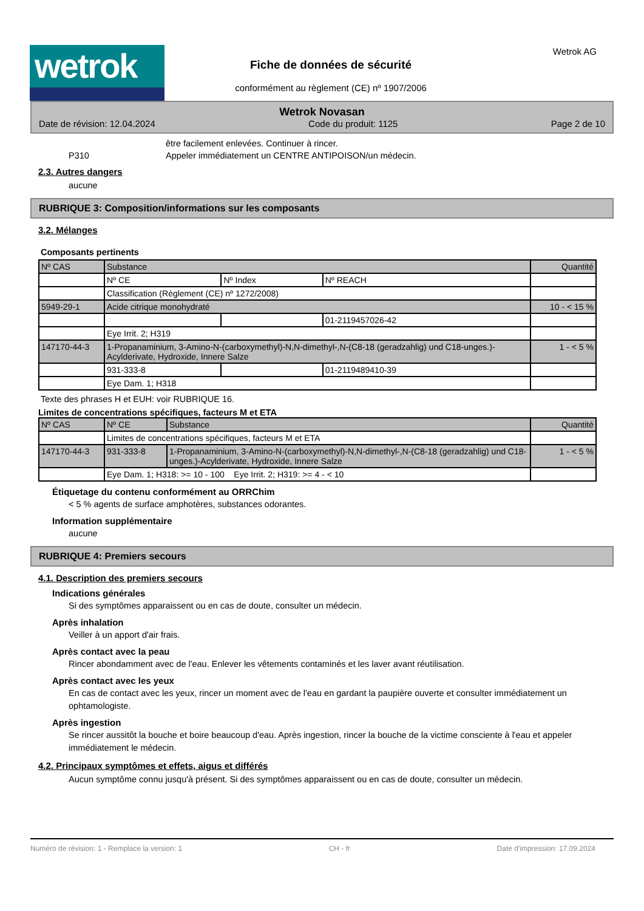wetrok Fiche de données de sécurité
conformément au règlement (CE) nº 1907/2006
Wetrok AG
Wetrok Novasan
Date de révision: 12.04.2024 Code du produit: 1125 Page 2 de 10
être facilement enlevées. Continuer à rincer.
P310 Appeler immédiatement un CENTRE ANTIPOISON/un médecin.
2.3. Autres dangers
aucune
RUBRIQUE 3: Composition/informations sur les composants
3.2. Mélanges
Composants pertinents
| Nº CAS | Substance | | | Quantité |
| | Nº CE | Nº Index | Nº REACH | |
| | Classification (Règlement (CE) nº 1272/2008) | | | |
| 5949-29-1 | Acide citrique monohydraté | | | 10 - < 15 % |
| | | | 01-2119457026-42 | |
| | Eye Irrit. 2; H319 | | | |
| 147170-44-3 | 1-Propanaminium, 3-Amino-N-(carboxymethyl)-N,N-dimethyl-,N-(C8-18 (geradzahlig) und C18-unges.)-Acylderivate, Hydroxide, Innere Salze | | | 1 - < 5 % |
| | 931-333-8 | | 01-2119489410-39 | |
| | Eye Dam. 1; H318 | | | |
Texte des phrases H et EUH: voir RUBRIQUE 16.
Limites de concentrations spécifiques, facteurs M et ETA
| Nº CAS | Nº CE | Substance | Quantité |
| | Limites de concentrations spécifiques, facteurs M et ETA | | |
| 147170-44-3 | 931-333-8 | 1-Propanaminium, 3-Amino-N-(carboxymethyl)-N,N-dimethyl-,N-(C8-18 (geradzahlig) und C18-unges.)-Acylderivate, Hydroxide, Innere Salze | 1 - < 5 % |
| | Eye Dam. 1; H318: >= 10 - 100 Eye Irrit. 2; H319: >= 4 - < 10 | | |
Étiquetage du contenu conformément au ORRChim
< 5 % agents de surface amphotères, substances odorantes.
Information supplémentaire
aucune
RUBRIQUE 4: Premiers secours
4.1. Description des premiers secours
Indications générales
Si des symptômes apparaissent ou en cas de doute, consulter un médecin.
Après inhalation
Veiller à un apport d'air frais.
Après contact avec la peau
Rincer abondamment avec de l'eau. Enlever les vêtements contaminés et les laver avant réutilisation.
Après contact avec les yeux
En cas de contact avec les yeux, rincer un moment avec de l'eau en gardant la paupière ouverte et consulter immédiatement un ophtamologiste.
Après ingestion
Se rincer aussitôt la bouche et boire beaucoup d'eau. Après ingestion, rincer la bouche de la victime consciente à l'eau et appeler immédiatement le médecin.
4.2. Principaux symptômes et effets, aigus et différés
Aucun symptôme connu jusqu'à présent. Si des symptômes apparaissent ou en cas de doute, consulter un médecin.
Numéro de révision: 1 - Remplace la version: 1 CH - fr Date d'impression: 17.09.2024